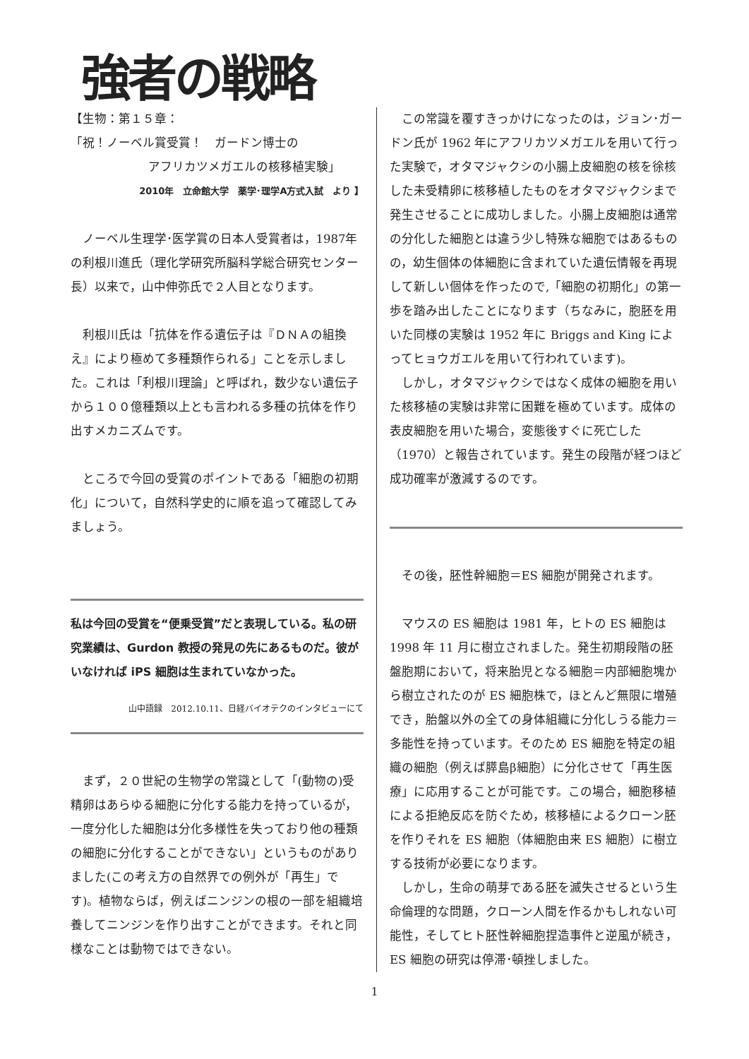強者の戦略
【生物：第１５章：
「祝！ノーベル賞受賞！　ガードン博士の
アフリカツメガエルの核移植実験」
2010年　立命館大学　薬学･理学A方式入試　より 】
ノーベル生理学･医学賞の日本人受賞者は，1987年の利根川進氏（理化学研究所脳科学総合研究センター長）以来で，山中伸弥氏で２人目となります。
利根川氏は「抗体を作る遺伝子は『ＤＮＡの組換え』により極めて多種類作られる」ことを示しました。これは「利根川理論」と呼ばれ，数少ない遺伝子から１００億種類以上とも言われる多種の抗体を作り出すメカニズムです。
ところで今回の受賞のポイントである「細胞の初期化」について，自然科学史的に順を追って確認してみましょう。
私は今回の受賞を“便乗受賞”だと表現している。私の研究業績は、Gurdon 教授の発見の先にあるものだ。彼がいなければ iPS 細胞は生まれていなかった。
山中語録　2012.10.11、日経バイオテクのインタビューにて
まず，２０世紀の生物学の常識として「(動物の)受精卵はあらゆる細胞に分化する能力を持っているが，一度分化した細胞は分化多様性を失っており他の種類の細胞に分化することができない」というものがありました(この考え方の自然界での例外が「再生」です)。植物ならば，例えばニンジンの根の一部を組織培養してニンジンを作り出すことができます。それと同様なことは動物ではできない。
この常識を覆すきっかけになったのは，ジョン･ガードン氏が 1962 年にアフリカツメガエルを用いて行った実験で，オタマジャクシの小腸上皮細胞の核を徐核した未受精卵に核移植したものをオタマジャクシまで発生させることに成功しました。小腸上皮細胞は通常の分化した細胞とは違う少し特殊な細胞ではあるものの，幼生個体の体細胞に含まれていた遺伝情報を再現して新しい個体を作ったので,「細胞の初期化」の第一歩を踏み出したことになります（ちなみに，胞胚を用いた同様の実験は 1952 年に Briggs and King によってヒョウガエルを用いて行われています)。
しかし，オタマジャクシではなく成体の細胞を用いた核移植の実験は非常に困難を極めています。成体の表皮細胞を用いた場合，変態後すぐに死亡した（1970）と報告されています。発生の段階が経つほど成功確率が激減するのです。
その後，胚性幹細胞＝ES 細胞が開発されます。
マウスの ES 細胞は 1981 年，ヒトの ES 細胞は 1998 年 11 月に樹立されました。発生初期段階の胚盤胞期において，将来胎児となる細胞＝内部細胞塊から樹立されたのが ES 細胞株で，ほとんど無限に増殖でき，胎盤以外の全ての身体組織に分化しうる能力＝多能性を持っています。そのため ES 細胞を特定の組織の細胞（例えば膵島β細胞）に分化させて「再生医療」に応用することが可能です。この場合，細胞移植による拒絶反応を防ぐため，核移植によるクローン胚を作りそれを ES 細胞（体細胞由来 ES 細胞）に樹立する技術が必要になります。
しかし，生命の萌芽である胚を滅失させるという生命倫理的な問題，クローン人間を作るかもしれない可能性，そしてヒト胚性幹細胞捏造事件と逆風が続き，ES 細胞の研究は停滞･頓挫しました。
1